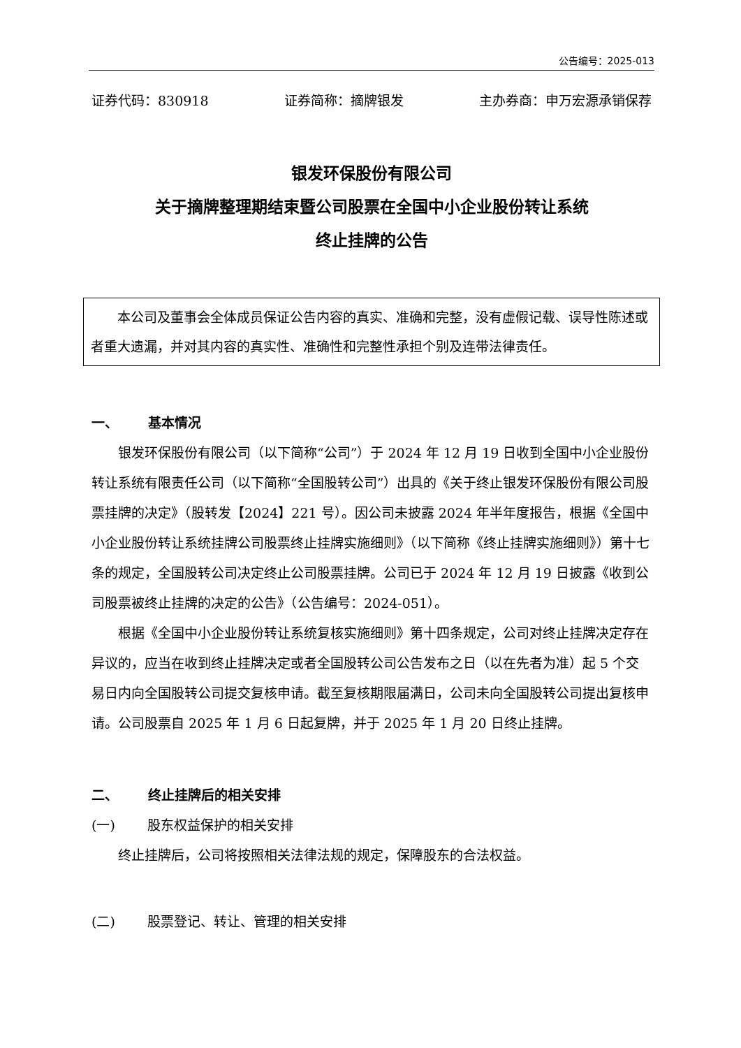公告编号：2025-013
证券代码：830918 证券简称：摘牌银发 主办券商：申万宏源承销保荐
银发环保股份有限公司
关于摘牌整理期结束暨公司股票在全国中小企业股份转让系统
终止挂牌的公告
　　本公司及董事会全体成员保证公告内容的真实、准确和完整，没有虚假记载、误导性陈述或者重大遗漏，并对其内容的真实性、准确性和完整性承担个别及连带法律责任。
一、 基本情况
银发环保股份有限公司（以下简称“公司”）于 2024 年 12 月 19 日收到全国中小企业股份转让系统有限责任公司（以下简称“全国股转公司”）出具的《关于终止银发环保股份有限公司股票挂牌的决定》（股转发【2024】221 号）。因公司未披露 2024 年半年度报告，根据《全国中小企业股份转让系统挂牌公司股票终止挂牌实施细则》（以下简称《终止挂牌实施细则》）第十七条的规定，全国股转公司决定终止公司股票挂牌。公司已于 2024 年 12 月 19 日披露《收到公司股票被终止挂牌的决定的公告》（公告编号：2024-051）。
根据《全国中小企业股份转让系统复核实施细则》第十四条规定，公司对终止挂牌决定存在异议的，应当在收到终止挂牌决定或者全国股转公司公告发布之日（以在先者为准）起 5 个交易日内向全国股转公司提交复核申请。截至复核期限届满日，公司未向全国股转公司提出复核申请。公司股票自 2025 年 1 月 6 日起复牌，并于 2025 年 1 月 20 日终止挂牌。
二、 终止挂牌后的相关安排
(一) 股东权益保护的相关安排
终止挂牌后，公司将按照相关法律法规的规定，保障股东的合法权益。
(二) 股票登记、转让、管理的相关安排